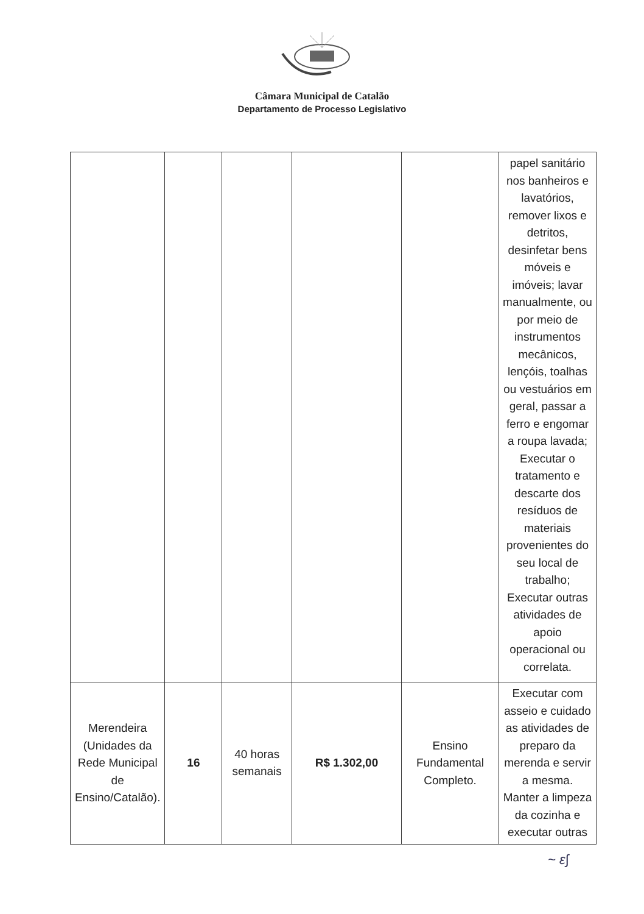Câmara Municipal de Catalão
Departamento de Processo Legislativo
| | | | | | papel sanitário nos banheiros e lavatórios, remover lixos e detritos, desinfetar bens móveis e imóveis; lavar manualmente, ou por meio de instrumentos mecânicos, lençóis, toalhas ou vestuários em geral, passar a ferro e engomar a roupa lavada; Executar o tratamento e descarte dos resíduos de materiais provenientes do seu local de trabalho; Executar outras atividades de apoio operacional ou correlata. |
| Merendeira (Unidades da Rede Municipal de Ensino/Catalão). | 16 | 40 horas semanais | R$ 1.302,00 | Ensino Fundamental Completo. | Executar com asseio e cuidado as atividades de preparo da merenda e servir a mesma. Manter a limpeza da cozinha e executar outras |
~ ɛ∫